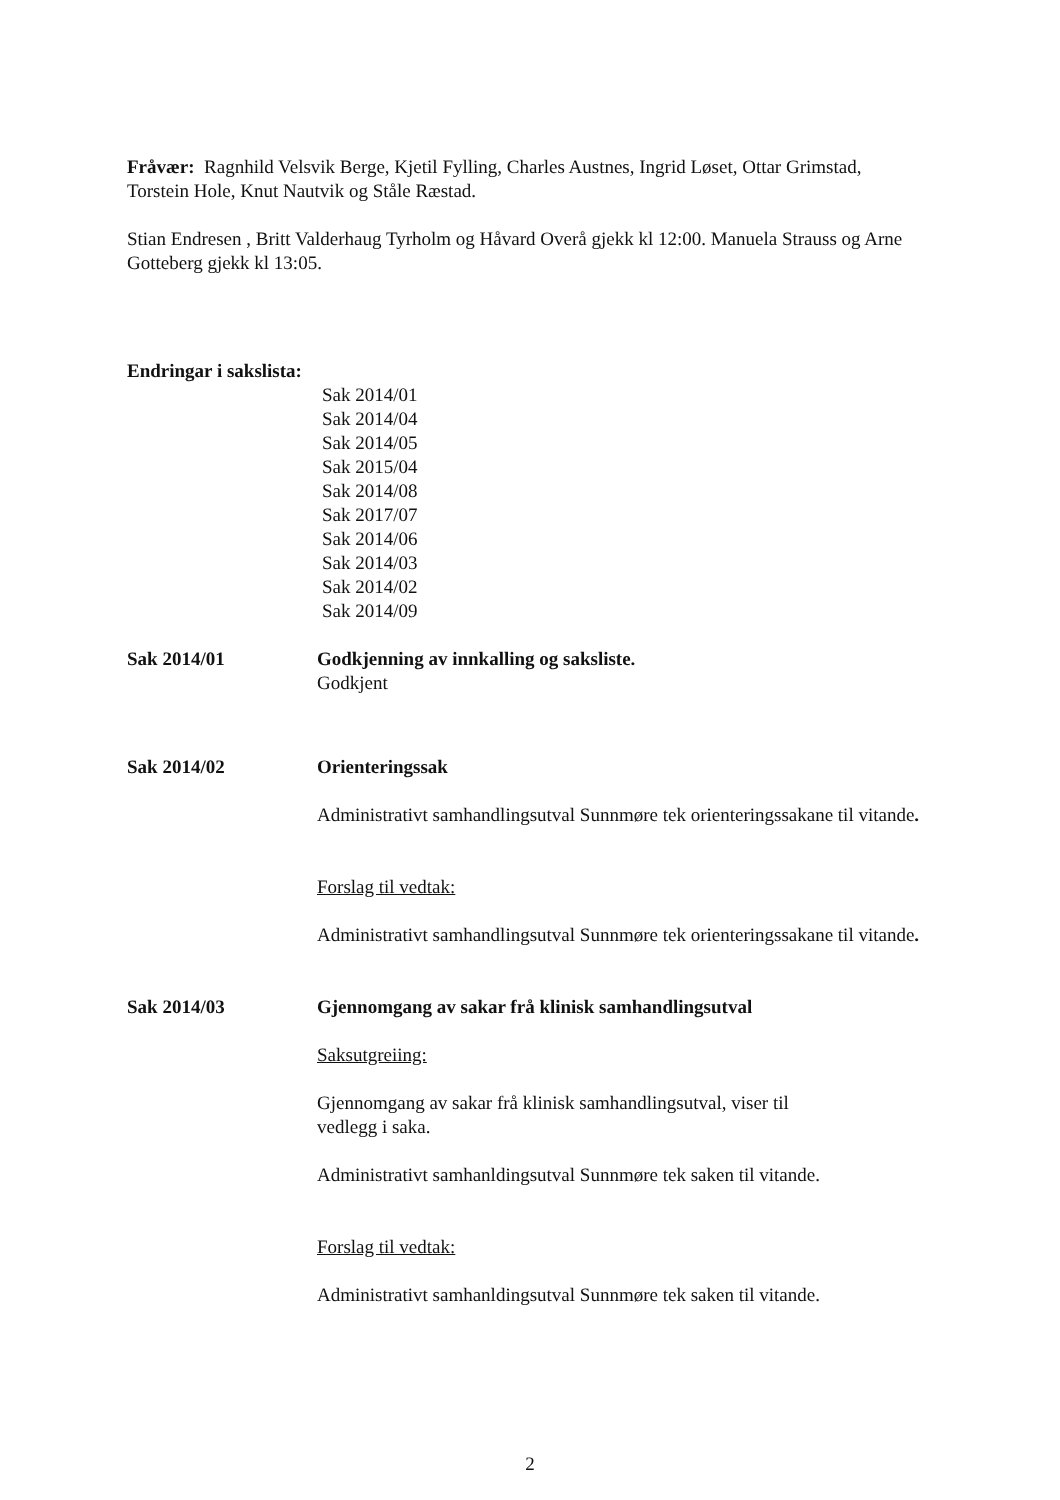Fråvær: Ragnhild Velsvik Berge, Kjetil Fylling, Charles Austnes, Ingrid Løset, Ottar Grimstad, Torstein Hole, Knut Nautvik og Ståle Ræstad.
Stian Endresen , Britt Valderhaug Tyrholm og Håvard Overå gjekk kl 12:00. Manuela Strauss og Arne Gotteberg gjekk kl 13:05.
Endringar i sakslista:
Sak 2014/01
Sak 2014/04
Sak 2014/05
Sak 2015/04
Sak 2014/08
Sak 2017/07
Sak 2014/06
Sak 2014/03
Sak 2014/02
Sak 2014/09
Sak 2014/01 Godkjenning av innkalling og saksliste.
Godkjent
Sak 2014/02 Orienteringssak
Administrativt samhandlingsutval Sunnmøre tek orienteringssakane til vitande.
Forslag til vedtak:
Administrativt samhandlingsutval Sunnmøre tek orienteringssakane til vitande.
Sak 2014/03 Gjennomgang av sakar frå klinisk samhandlingsutval
Saksutgreiing:
Gjennomgang av sakar frå klinisk samhandlingsutval, viser til
vedlegg i saka.
Administrativt samhanldingsutval Sunnmøre tek saken til vitande.
Forslag til vedtak:
Administrativt samhanldingsutval Sunnmøre tek saken til vitande.
2